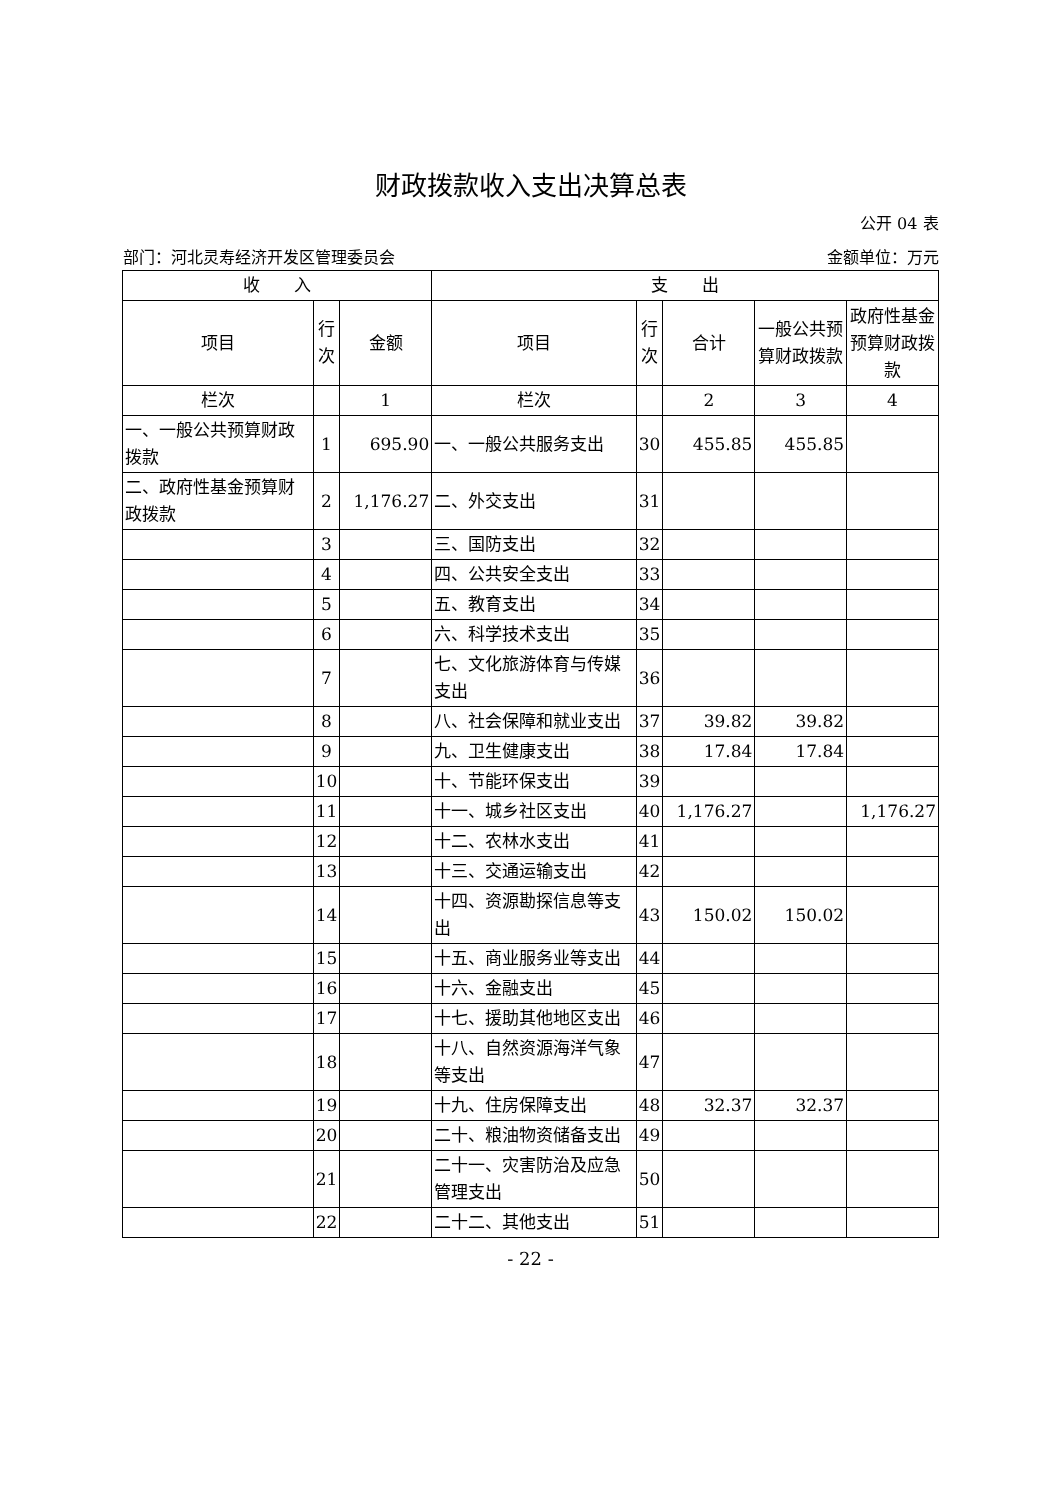财政拨款收入支出决算总表
公开 04 表
部门：河北灵寿经济开发区管理委员会 金额单位：万元
| 收 入 | | | 支 出 | | | | |
| --- | --- | --- | --- | --- | --- | --- | --- |
| 项目 | 行次 | 金额 | 项目 | 行次 | 合计 | 一般公共预算财政拨款 | 政府性基金预算财政拨款 |
| 栏次 | | 1 | 栏次 | | 2 | 3 | 4 |
| 一、一般公共预算财政拨款 | 1 | 695.90 | 一、一般公共服务支出 | 30 | 455.85 | 455.85 | |
| 二、政府性基金预算财政拨款 | 2 | 1,176.27 | 二、外交支出 | 31 | | | |
| | 3 | | 三、国防支出 | 32 | | | |
| | 4 | | 四、公共安全支出 | 33 | | | |
| | 5 | | 五、教育支出 | 34 | | | |
| | 6 | | 六、科学技术支出 | 35 | | | |
| | 7 | | 七、文化旅游体育与传媒支出 | 36 | | | |
| | 8 | | 八、社会保障和就业支出 | 37 | 39.82 | 39.82 | |
| | 9 | | 九、卫生健康支出 | 38 | 17.84 | 17.84 | |
| | 10 | | 十、节能环保支出 | 39 | | | |
| | 11 | | 十一、城乡社区支出 | 40 | 1,176.27 | | 1,176.27 |
| | 12 | | 十二、农林水支出 | 41 | | | |
| | 13 | | 十三、交通运输支出 | 42 | | | |
| | 14 | | 十四、资源勘探信息等支出 | 43 | 150.02 | 150.02 | |
| | 15 | | 十五、商业服务业等支出 | 44 | | | |
| | 16 | | 十六、金融支出 | 45 | | | |
| | 17 | | 十七、援助其他地区支出 | 46 | | | |
| | 18 | | 十八、自然资源海洋气象等支出 | 47 | | | |
| | 19 | | 十九、住房保障支出 | 48 | 32.37 | 32.37 | |
| | 20 | | 二十、粮油物资储备支出 | 49 | | | |
| | 21 | | 二十一、灾害防治及应急管理支出 | 50 | | | |
| | 22 | | 二十二、其他支出 | 51 | | | |
- 22 -